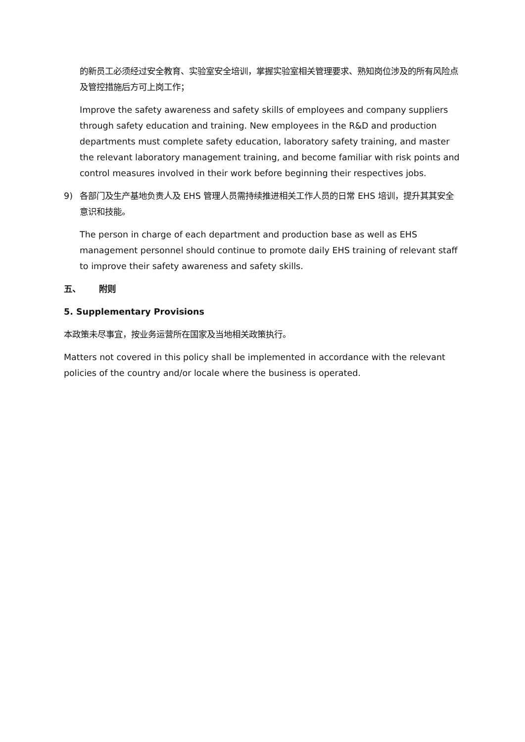的新员工必须经过安全教育、实验室安全培训，掌握实验室相关管理要求、熟知岗位涉及的所有风险点及管控措施后方可上岗工作；
Improve the safety awareness and safety skills of employees and company suppliers through safety education and training. New employees in the R&D and production departments must complete safety education, laboratory safety training, and master the relevant laboratory management training, and become familiar with risk points and control measures involved in their work before beginning their respectives jobs.
9) 各部门及生产基地负责人及 EHS 管理人员需持续推进相关工作人员的日常 EHS 培训，提升其其安全意识和技能。
The person in charge of each department and production base as well as EHS management personnel should continue to promote daily EHS training of relevant staff to improve their safety awareness and safety skills.
五、 附则
5. Supplementary Provisions
本政策未尽事宜，按业务运营所在国家及当地相关政策执行。
Matters not covered in this policy shall be implemented in accordance with the relevant policies of the country and/or locale where the business is operated.